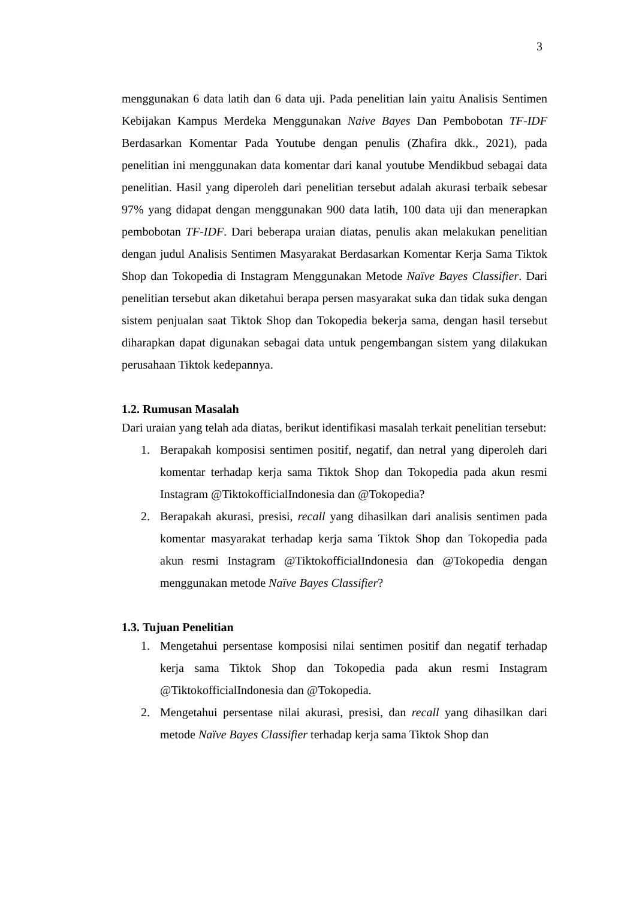3
menggunakan 6 data latih dan 6 data uji. Pada penelitian lain yaitu Analisis Sentimen Kebijakan Kampus Merdeka Menggunakan Naive Bayes Dan Pembobotan TF-IDF Berdasarkan Komentar Pada Youtube dengan penulis (Zhafira dkk., 2021), pada penelitian ini menggunakan data komentar dari kanal youtube Mendikbud sebagai data penelitian. Hasil yang diperoleh dari penelitian tersebut adalah akurasi terbaik sebesar 97% yang didapat dengan menggunakan 900 data latih, 100 data uji dan menerapkan pembobotan TF-IDF. Dari beberapa uraian diatas, penulis akan melakukan penelitian dengan judul Analisis Sentimen Masyarakat Berdasarkan Komentar Kerja Sama Tiktok Shop dan Tokopedia di Instagram Menggunakan Metode Naïve Bayes Classifier. Dari penelitian tersebut akan diketahui berapa persen masyarakat suka dan tidak suka dengan sistem penjualan saat Tiktok Shop dan Tokopedia bekerja sama, dengan hasil tersebut diharapkan dapat digunakan sebagai data untuk pengembangan sistem yang dilakukan perusahaan Tiktok kedepannya.
1.2. Rumusan Masalah
Dari uraian yang telah ada diatas, berikut identifikasi masalah terkait penelitian tersebut:
1. Berapakah komposisi sentimen positif, negatif, dan netral yang diperoleh dari komentar terhadap kerja sama Tiktok Shop dan Tokopedia pada akun resmi Instagram @TiktokofficialIndonesia dan @Tokopedia?
2. Berapakah akurasi, presisi, recall yang dihasilkan dari analisis sentimen pada komentar masyarakat terhadap kerja sama Tiktok Shop dan Tokopedia pada akun resmi Instagram @TiktokofficialIndonesia dan @Tokopedia dengan menggunakan metode Naïve Bayes Classifier?
1.3. Tujuan Penelitian
1. Mengetahui persentase komposisi nilai sentimen positif dan negatif terhadap kerja sama Tiktok Shop dan Tokopedia pada akun resmi Instagram @TiktokofficialIndonesia dan @Tokopedia.
2. Mengetahui persentase nilai akurasi, presisi, dan recall yang dihasilkan dari metode Naïve Bayes Classifier terhadap kerja sama Tiktok Shop dan